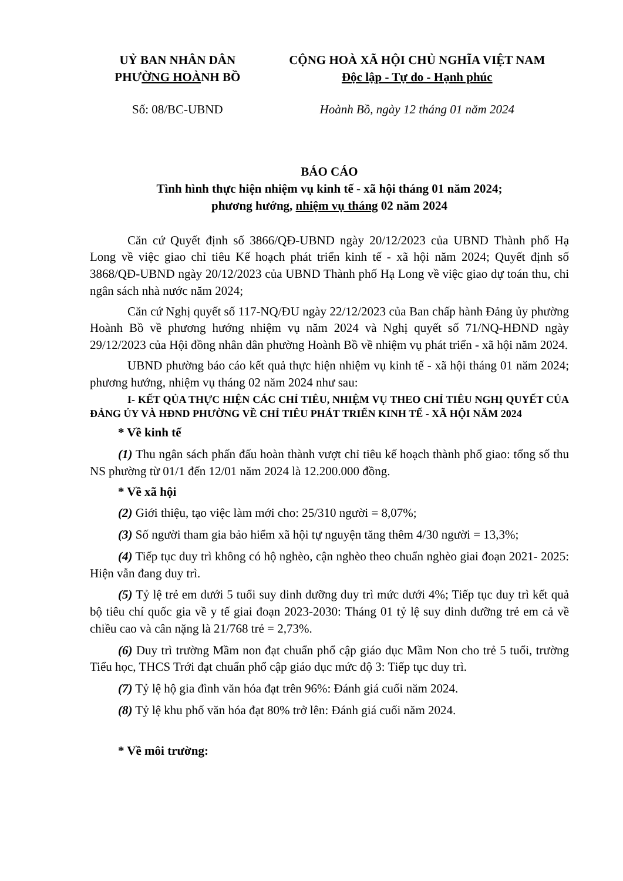UỶ BAN NHÂN DÂN
PHƯỜNG HOÀNH BỒ
CỘNG HOÀ XÃ HỘI CHỦ NGHĨA VIỆT NAM
Độc lập - Tự do - Hạnh phúc
Số: 08/BC-UBND Hoành Bồ, ngày 12 tháng 01 năm 2024
BÁO CÁO
Tình hình thực hiện nhiệm vụ kinh tế - xã hội tháng 01 năm 2024;
phương hướng, nhiệm vụ tháng 02 năm 2024
Căn cứ Quyết định số 3866/QĐ-UBND ngày 20/12/2023 của UBND Thành phố Hạ Long về việc giao chỉ tiêu Kế hoạch phát triển kinh tế - xã hội năm 2024; Quyết định số 3868/QĐ-UBND ngày 20/12/2023 của UBND Thành phố Hạ Long về việc giao dự toán thu, chi ngân sách nhà nước năm 2024;
Căn cứ Nghị quyết số 117-NQ/ĐU ngày 22/12/2023 của Ban chấp hành Đảng ủy phường Hoành Bồ về phương hướng nhiệm vụ năm 2024 và Nghị quyết số 71/NQ-HĐND ngày 29/12/2023 của Hội đồng nhân dân phường Hoành Bồ về nhiệm vụ phát triển - xã hội năm 2024.
UBND phường báo cáo kết quả thực hiện nhiệm vụ kinh tế - xã hội tháng 01 năm 2024; phương hướng, nhiệm vụ tháng 02 năm 2024 như sau:
I- KẾT QỦA THỰC HIỆN CÁC CHỈ TIÊU, NHIỆM VỤ THEO CHỈ TIÊU NGHỊ QUYẾT CỦA ĐẢNG ỦY VÀ HĐND PHƯỜNG VỀ CHỈ TIÊU PHÁT TRIỂN KINH TẾ - XÃ HỘI NĂM 2024
* Về kinh tế
(1) Thu ngân sách phấn đấu hoàn thành vượt chỉ tiêu kế hoạch thành phố giao: tổng số thu NS phường từ 01/1 đến 12/01 năm 2024 là 12.200.000 đồng.
* Về xã hội
(2) Giới thiệu, tạo việc làm mới cho: 25/310 người = 8,07%;
(3) Số người tham gia bảo hiểm xã hội tự nguyện tăng thêm 4/30 người = 13,3%;
(4) Tiếp tục duy trì không có hộ nghèo, cận nghèo theo chuẩn nghèo giai đoạn 2021- 2025: Hiện vẫn đang duy trì.
(5) Tỷ lệ trẻ em dưới 5 tuổi suy dinh dưỡng duy trì mức dưới 4%; Tiếp tục duy trì kết quả bộ tiêu chí quốc gia về y tế giai đoạn 2023-2030: Tháng 01 tỷ lệ suy dinh dưỡng trẻ em cả về chiều cao và cân nặng là 21/768 trẻ = 2,73%.
(6) Duy trì trường Mầm non đạt chuẩn phổ cập giáo dục Mầm Non cho trẻ 5 tuổi, trường Tiểu học, THCS Trới đạt chuẩn phổ cập giáo dục mức độ 3: Tiếp tục duy trì.
(7) Tỷ lệ hộ gia đình văn hóa đạt trên 96%: Đánh giá cuối năm 2024.
(8) Tỷ lệ khu phố văn hóa đạt 80% trở lên: Đánh giá cuối năm 2024.
* Về môi trường: